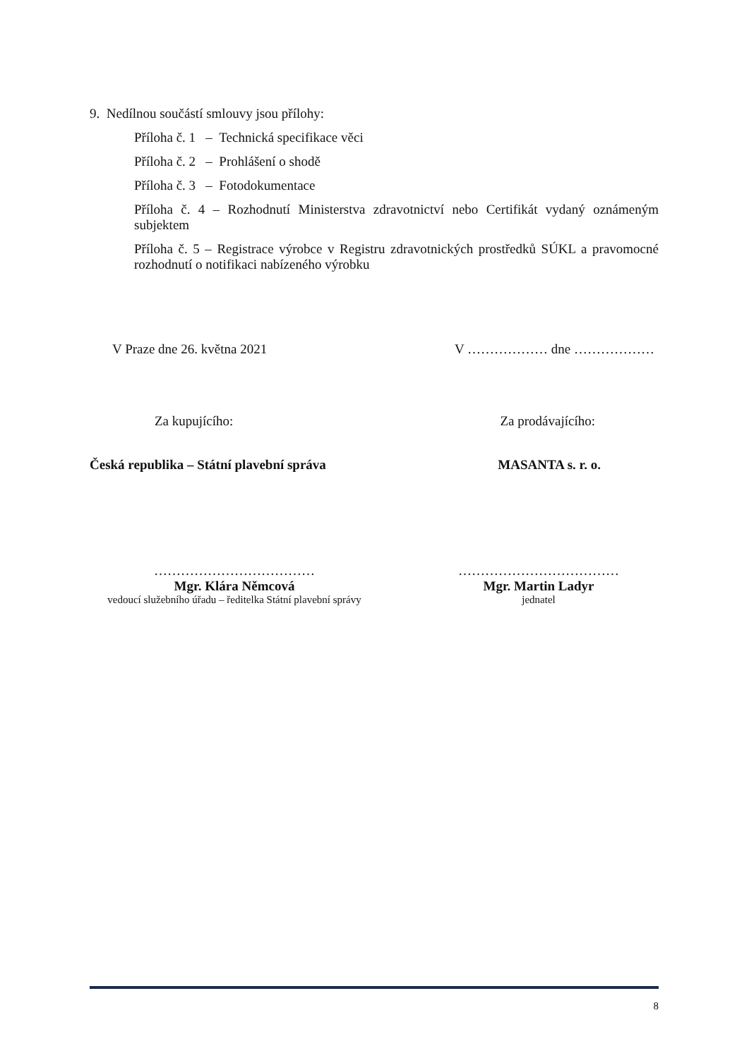9. Nedílnou součástí smlouvy jsou přílohy:
Příloha č. 1 – Technická specifikace věci
Příloha č. 2 – Prohlášení o shodě
Příloha č. 3 – Fotodokumentace
Příloha č. 4 – Rozhodnutí Ministerstva zdravotnictví nebo Certifikát vydaný oznámeným subjektem
Příloha č. 5 – Registrace výrobce v Registru zdravotnických prostředků SÚKL a pravomocné rozhodnutí o notifikaci nabízeného výrobku
V Praze dne 26. května 2021 V ……………… dne ………………
Za kupujícího: Za prodávajícího:
Česká republika – Státní plavební správa MASANTA s. r. o.
………………………………
Mgr. Klára Němcová
vedoucí služebního úřadu – ředitelka Státní plavební správy
………………………………
Mgr. Martin Ladyr
jednatel
8